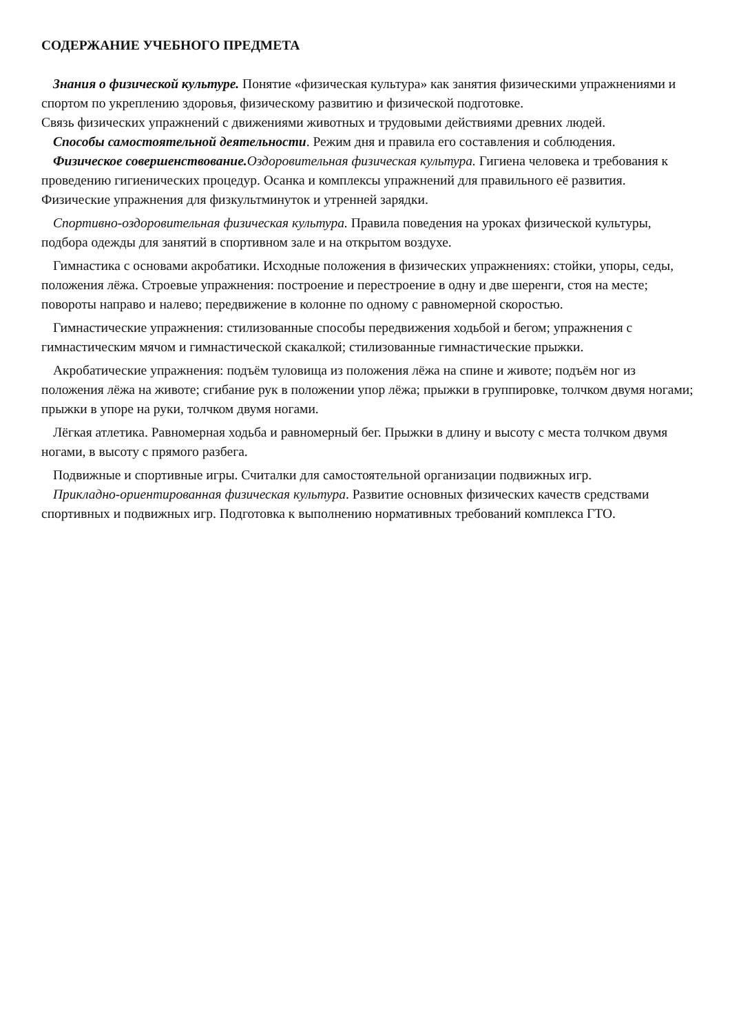СОДЕРЖАНИЕ УЧЕБНОГО ПРЕДМЕТА
Знания о физической культуре. Понятие «физическая культура» как занятия физическими упражнениями и спортом по укреплению здоровья, физическому развитию и физической подготовке.
Связь физических упражнений с движениями животных и трудовыми действиями древних людей.
Способы самостоятельной деятельности. Режим дня и правила его составления и соблюдения.
Физическое совершенствование. Оздоровительная физическая культура. Гигиена человека и требования к проведению гигиенических процедур. Осанка и комплексы упражнений для правильного её развития. Физические упражнения для физкультминуток и утренней зарядки.
Спортивно-оздоровительная физическая культура. Правила поведения на уроках физической культуры, подбора одежды для занятий в спортивном зале и на открытом воздухе.
Гимнастика с основами акробатики. Исходные положения в физических упражнениях: стойки, упоры, седы, положения лёжа. Строевые упражнения: построение и перестроение в одну и две шеренги, стоя на месте; повороты направо и налево; передвижение в колонне по одному с равномерной скоростью.
Гимнастические упражнения: стилизованные способы передвижения ходьбой и бегом; упражнения с гимнастическим мячом и гимнастической скакалкой; стилизованные гимнастические прыжки.
Акробатические упражнения: подъём туловища из положения лёжа на спине и животе; подъём ног из положения лёжа на животе; сгибание рук в положении упор лёжа; прыжки в группировке, толчком двумя ногами; прыжки в упоре на руки, толчком двумя ногами.
Лёгкая атлетика. Равномерная ходьба и равномерный бег. Прыжки в длину и высоту с места толчком двумя ногами, в высоту с прямого разбега.
Подвижные и спортивные игры. Считалки для самостоятельной организации подвижных игр.
Прикладно-ориентированная физическая культура. Развитие основных физических качеств средствами спортивных и подвижных игр. Подготовка к выполнению нормативных требований комплекса ГТО.